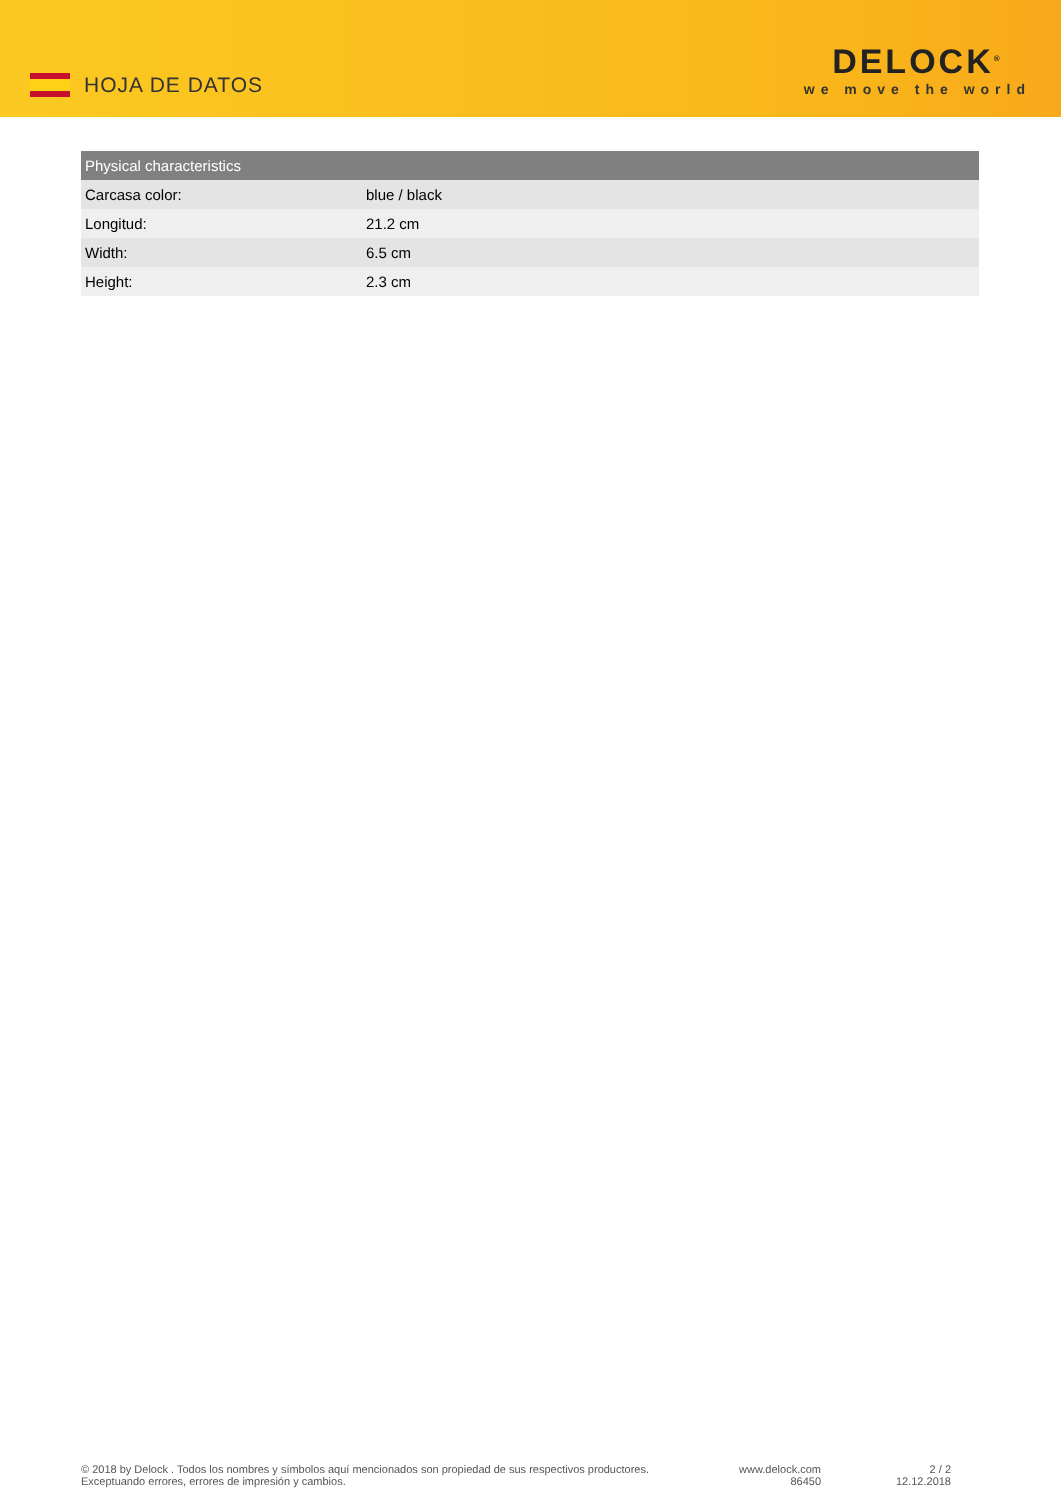HOJA DE DATOS
DELOCK<sup>®</sup>
we move the world
| Physical characteristics | |
| --- | --- |
| Carcasa color: | blue / black |
| Longitud: | 21.2 cm |
| Width: | 6.5 cm |
| Height: | 2.3 cm |
© 2018 by Delock . Todos los nombres y símbolos aquí mencionados son propiedad de sus respectivos productores. Exceptuando errores, errores de impresión y cambios.
www.delock.com
86450
2 / 2
12.12.2018